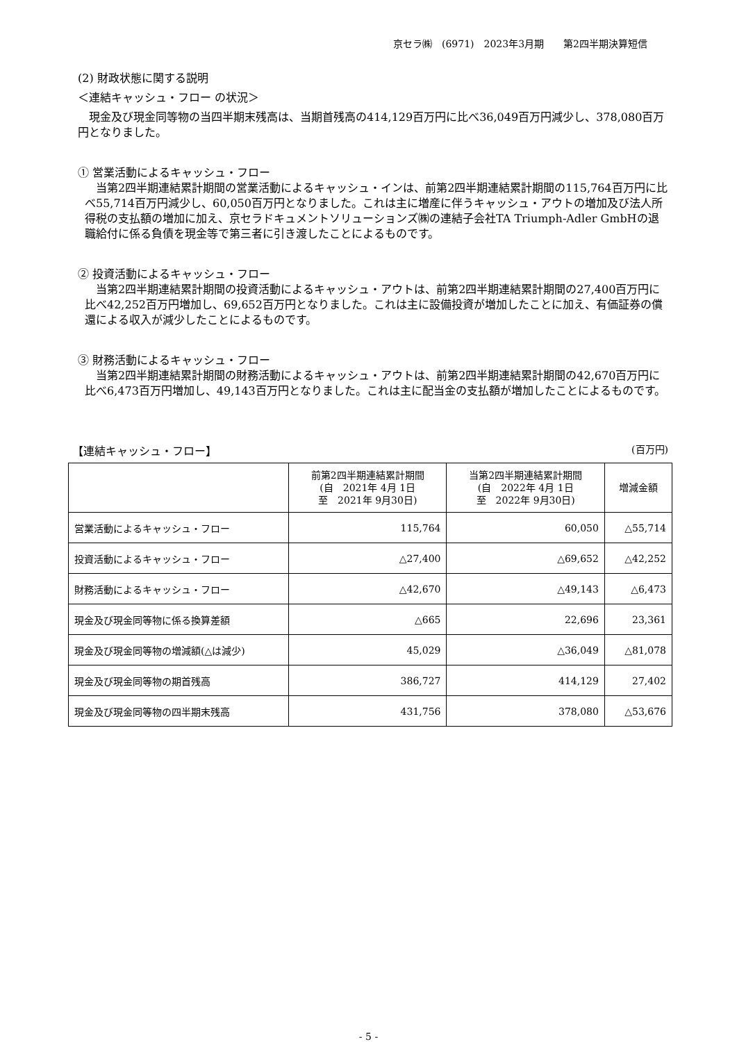京セラ㈱　(6971)　2023年3月期　　第2四半期決算短信
(2) 財政状態に関する説明
＜連結キャッシュ・フロー の状況＞
　現金及び現金同等物の当四半期末残高は、当期首残高の414,129百万円に比べ36,049百万円減少し、378,080百万円となりました。
① 営業活動によるキャッシュ・フロー
　当第2四半期連結累計期間の営業活動によるキャッシュ・インは、前第2四半期連結累計期間の115,764百万円に比べ55,714百万円減少し、60,050百万円となりました。これは主に増産に伴うキャッシュ・アウトの増加及び法人所得税の支払額の増加に加え、京セラドキュメントソリューションズ㈱の連結子会社TA Triumph-Adler GmbHの退職給付に係る負債を現金等で第三者に引き渡したことによるものです。
② 投資活動によるキャッシュ・フロー
　当第2四半期連結累計期間の投資活動によるキャッシュ・アウトは、前第2四半期連結累計期間の27,400百万円に比べ42,252百万円増加し、69,652百万円となりました。これは主に設備投資が増加したことに加え、有価証券の償還による収入が減少したことによるものです。
③ 財務活動によるキャッシュ・フロー
　当第2四半期連結累計期間の財務活動によるキャッシュ・アウトは、前第2四半期連結累計期間の42,670百万円に比べ6,473百万円増加し、49,143百万円となりました。これは主に配当金の支払額が増加したことによるものです。
【連結キャッシュ・フロー】 (百万円)
| | 前第2四半期連結累計期間 (自 2021年 4月 1日 至 2021年 9月30日) | 当第2四半期連結累計期間 (自 2022年 4月 1日 至 2022年 9月30日) | 増減金額 |
| --- | --- | --- | --- |
| 営業活動によるキャッシュ・フロー | 115,764 | 60,050 | △55,714 |
| 投資活動によるキャッシュ・フロー | △27,400 | △69,652 | △42,252 |
| 財務活動によるキャッシュ・フロー | △42,670 | △49,143 | △6,473 |
| 現金及び現金同等物に係る換算差額 | △665 | 22,696 | 23,361 |
| 現金及び現金同等物の増減額(△は減少) | 45,029 | △36,049 | △81,078 |
| 現金及び現金同等物の期首残高 | 386,727 | 414,129 | 27,402 |
| 現金及び現金同等物の四半期末残高 | 431,756 | 378,080 | △53,676 |
- 5 -